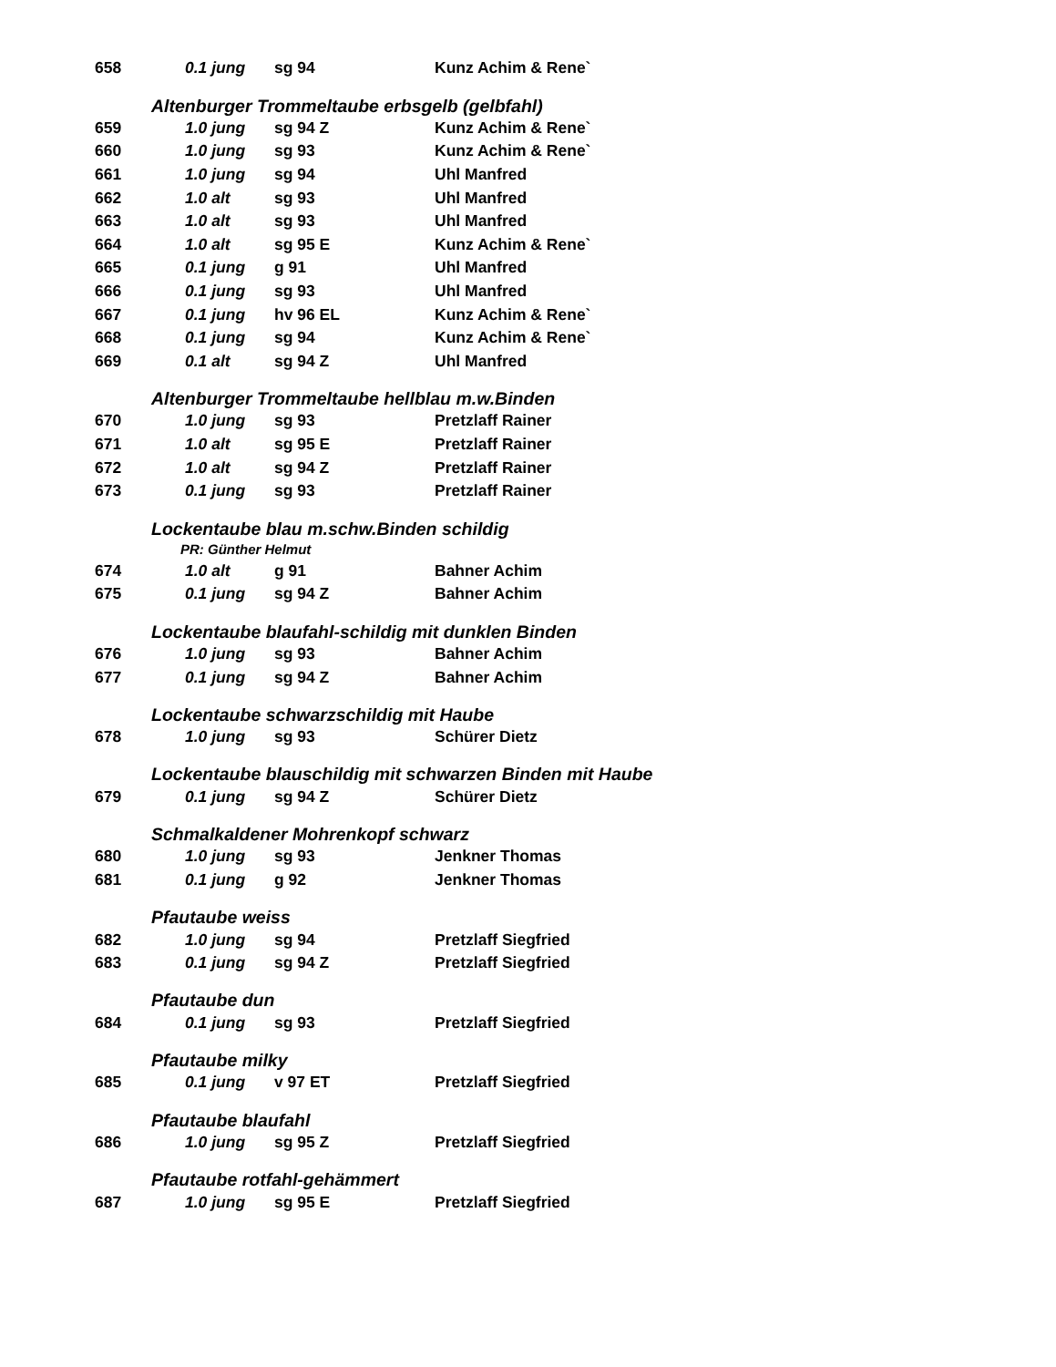| 658 | 0.1 jung | sg 94 | Kunz Achim & Rene` |
| Altenburger Trommeltaube erbsgelb (gelbfahl) | | | |
| 659 | 1.0 jung | sg 94 Z | Kunz Achim & Rene` |
| 660 | 1.0 jung | sg 93 | Kunz Achim & Rene` |
| 661 | 1.0 jung | sg 94 | Uhl Manfred |
| 662 | 1.0 alt | sg 93 | Uhl Manfred |
| 663 | 1.0 alt | sg 93 | Uhl Manfred |
| 664 | 1.0 alt | sg 95 E | Kunz Achim & Rene` |
| 665 | 0.1 jung | g 91 | Uhl Manfred |
| 666 | 0.1 jung | sg 93 | Uhl Manfred |
| 667 | 0.1 jung | hv 96 EL | Kunz Achim & Rene` |
| 668 | 0.1 jung | sg 94 | Kunz Achim & Rene` |
| 669 | 0.1 alt | sg 94 Z | Uhl Manfred |
| Altenburger Trommeltaube hellblau m.w.Binden | | | |
| 670 | 1.0 jung | sg 93 | Pretzlaff Rainer |
| 671 | 1.0 alt | sg 95 E | Pretzlaff Rainer |
| 672 | 1.0 alt | sg 94 Z | Pretzlaff Rainer |
| 673 | 0.1 jung | sg 93 | Pretzlaff Rainer |
| Lockentaube blau m.schw.Binden schildig | | | |
| PR: Günther Helmut | | | |
| 674 | 1.0 alt | g 91 | Bahner Achim |
| 675 | 0.1 jung | sg 94 Z | Bahner Achim |
| Lockentaube blaufahl-schildig mit dunklen Binden | | | |
| 676 | 1.0 jung | sg 93 | Bahner Achim |
| 677 | 0.1 jung | sg 94 Z | Bahner Achim |
| Lockentaube schwarzschildig mit Haube | | | |
| 678 | 1.0 jung | sg 93 | Schürer Dietz |
| Lockentaube blauschildig mit schwarzen Binden mit Haube | | | |
| 679 | 0.1 jung | sg 94 Z | Schürer Dietz |
| Schmalkaldener Mohrenkopf schwarz | | | |
| 680 | 1.0 jung | sg 93 | Jenkner Thomas |
| 681 | 0.1 jung | g 92 | Jenkner Thomas |
| Pfautaube weiss | | | |
| 682 | 1.0 jung | sg 94 | Pretzlaff Siegfried |
| 683 | 0.1 jung | sg 94 Z | Pretzlaff Siegfried |
| Pfautaube dun | | | |
| 684 | 0.1 jung | sg 93 | Pretzlaff Siegfried |
| Pfautaube milky | | | |
| 685 | 0.1 jung | v 97 ET | Pretzlaff Siegfried |
| Pfautaube blaufahl | | | |
| 686 | 1.0 jung | sg 95 Z | Pretzlaff Siegfried |
| Pfautaube rotfahl-gehämmert | | | |
| 687 | 1.0 jung | sg 95 E | Pretzlaff Siegfried |